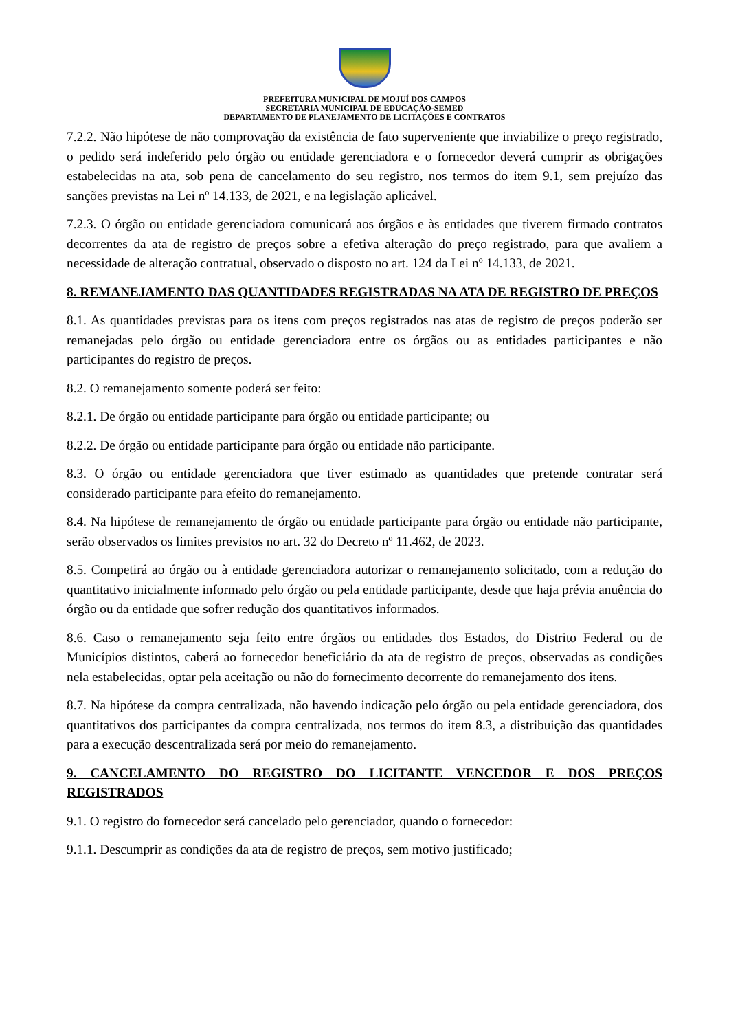PREFEITURA MUNICIPAL DE MOJUÍ DOS CAMPOS
SECRETARIA MUNICIPAL DE EDUCAÇÃO-SEMED
DEPARTAMENTO DE PLANEJAMENTO DE LICITAÇÕES E CONTRATOS
7.2.2. Não hipótese de não comprovação da existência de fato superveniente que inviabilize o preço registrado, o pedido será indeferido pelo órgão ou entidade gerenciadora e o fornecedor deverá cumprir as obrigações estabelecidas na ata, sob pena de cancelamento do seu registro, nos termos do item 9.1, sem prejuízo das sanções previstas na Lei nº 14.133, de 2021, e na legislação aplicável.
7.2.3. O órgão ou entidade gerenciadora comunicará aos órgãos e às entidades que tiverem firmado contratos decorrentes da ata de registro de preços sobre a efetiva alteração do preço registrado, para que avaliem a necessidade de alteração contratual, observado o disposto no art. 124 da Lei nº 14.133, de 2021.
8. REMANEJAMENTO DAS QUANTIDADES REGISTRADAS NA ATA DE REGISTRO DE PREÇOS
8.1. As quantidades previstas para os itens com preços registrados nas atas de registro de preços poderão ser remanejadas pelo órgão ou entidade gerenciadora entre os órgãos ou as entidades participantes e não participantes do registro de preços.
8.2. O remanejamento somente poderá ser feito:
8.2.1. De órgão ou entidade participante para órgão ou entidade participante; ou
8.2.2. De órgão ou entidade participante para órgão ou entidade não participante.
8.3. O órgão ou entidade gerenciadora que tiver estimado as quantidades que pretende contratar será considerado participante para efeito do remanejamento.
8.4. Na hipótese de remanejamento de órgão ou entidade participante para órgão ou entidade não participante, serão observados os limites previstos no art. 32 do Decreto nº 11.462, de 2023.
8.5. Competirá ao órgão ou à entidade gerenciadora autorizar o remanejamento solicitado, com a redução do quantitativo inicialmente informado pelo órgão ou pela entidade participante, desde que haja prévia anuência do órgão ou da entidade que sofrer redução dos quantitativos informados.
8.6. Caso o remanejamento seja feito entre órgãos ou entidades dos Estados, do Distrito Federal ou de Municípios distintos, caberá ao fornecedor beneficiário da ata de registro de preços, observadas as condições nela estabelecidas, optar pela aceitação ou não do fornecimento decorrente do remanejamento dos itens.
8.7. Na hipótese da compra centralizada, não havendo indicação pelo órgão ou pela entidade gerenciadora, dos quantitativos dos participantes da compra centralizada, nos termos do item 8.3, a distribuição das quantidades para a execução descentralizada será por meio do remanejamento.
9. CANCELAMENTO DO REGISTRO DO LICITANTE VENCEDOR E DOS PREÇOS REGISTRADOS
9.1. O registro do fornecedor será cancelado pelo gerenciador, quando o fornecedor:
9.1.1. Descumprir as condições da ata de registro de preços, sem motivo justificado;